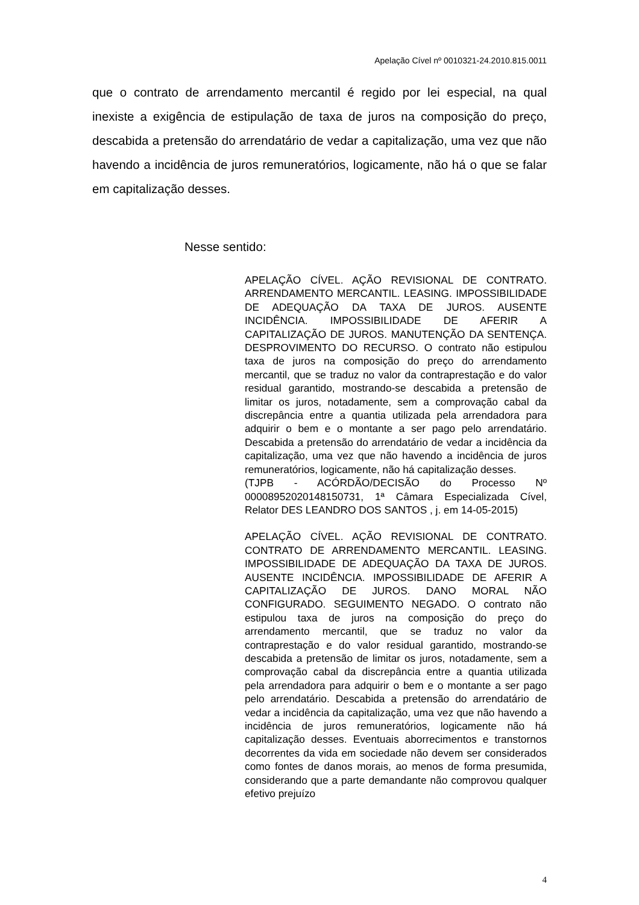Apelação Cível nº 0010321-24.2010.815.0011
que o contrato de arrendamento mercantil é regido por lei especial, na qual inexiste a exigência de estipulação de taxa de juros na composição do preço, descabida a pretensão do arrendatário de vedar a capitalização, uma vez que não havendo a incidência de juros remuneratórios, logicamente, não há o que se falar em capitalização desses.
Nesse sentido:
APELAÇÃO CÍVEL. AÇÃO REVISIONAL DE CONTRATO. ARRENDAMENTO MERCANTIL. LEASING. IMPOSSIBILIDADE DE ADEQUAÇÃO DA TAXA DE JUROS. AUSENTE INCIDÊNCIA. IMPOSSIBILIDADE DE AFERIR A CAPITALIZAÇÃO DE JUROS. MANUTENÇÃO DA SENTENÇA. DESPROVIMENTO DO RECURSO. O contrato não estipulou taxa de juros na composição do preço do arrendamento mercantil, que se traduz no valor da contraprestação e do valor residual garantido, mostrando-se descabida a pretensão de limitar os juros, notadamente, sem a comprovação cabal da discrepância entre a quantia utilizada pela arrendadora para adquirir o bem e o montante a ser pago pelo arrendatário. Descabida a pretensão do arrendatário de vedar a incidência da capitalização, uma vez que não havendo a incidência de juros remuneratórios, logicamente, não há capitalização desses.
(TJPB - ACÓRDÃO/DECISÃO do Processo Nº 00008952020148150731, 1ª Câmara Especializada Cível, Relator DES LEANDRO DOS SANTOS , j. em 14-05-2015)
APELAÇÃO CÍVEL. AÇÃO REVISIONAL DE CONTRATO. CONTRATO DE ARRENDAMENTO MERCANTIL. LEASING. IMPOSSIBILIDADE DE ADEQUAÇÃO DA TAXA DE JUROS. AUSENTE INCIDÊNCIA. IMPOSSIBILIDADE DE AFERIR A CAPITALIZAÇÃO DE JUROS. DANO MORAL NÃO CONFIGURADO. SEGUIMENTO NEGADO. O contrato não estipulou taxa de juros na composição do preço do arrendamento mercantil, que se traduz no valor da contraprestação e do valor residual garantido, mostrando-se descabida a pretensão de limitar os juros, notadamente, sem a comprovação cabal da discrepância entre a quantia utilizada pela arrendadora para adquirir o bem e o montante a ser pago pelo arrendatário. Descabida a pretensão do arrendatário de vedar a incidência da capitalização, uma vez que não havendo a incidência de juros remuneratórios, logicamente não há capitalização desses. Eventuais aborrecimentos e transtornos decorrentes da vida em sociedade não devem ser considerados como fontes de danos morais, ao menos de forma presumida, considerando que a parte demandante não comprovou qualquer efetivo prejuízo
4